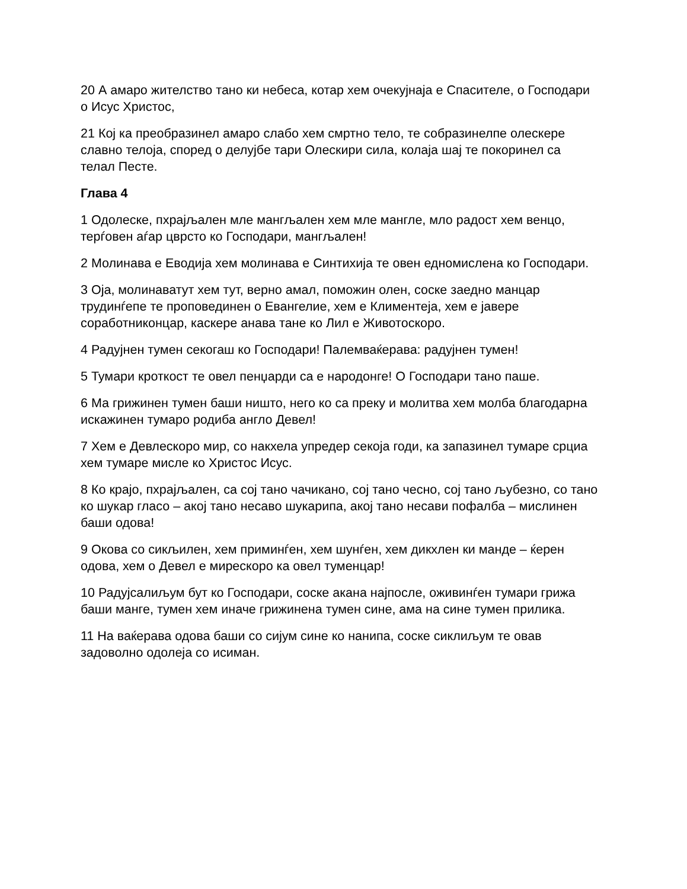20 А амаро жителство тано ки небеса, котар хем очекујнаја е Спасителе, о Господари о Исус Христос,
21 Кој ка преобразинел амаро слабо хем смртно тело, те собразинелпе олескере славно телоја, според о делујбе тари Олескири сила, колаја шај те покоринел са телал Песте.
Глава 4
1 Одолеске, пхрајљален мле мангљален хем мле мангле, мло радост хем венцо, терѓовен аѓар цврсто ко Господари, мангљален!
2 Молинава е Еводија хем молинава е Синтихија те овен едномислена ко Господари.
3 Оја, молинаватут хем тут, верно амал, поможин олен, соске заедно манцар трудинѓепе те проповединен о Евангелие, хем е Климентеја, хем е јавере соработниконцар, каскере анава тане ко Лил е Животоскоро.
4 Радујнен тумен секогаш ко Господари! Палемваќерава: радујнен тумен!
5 Тумари кроткост те овел пенџарди са е народонге! О Господари тано паше.
6 Ма грижинен тумен баши ништо, него ко са преку и молитва хем молба благодарна искажинен тумаро родиба англо Девел!
7 Хем е Девлескоро мир, со накхела упредер секоја годи, ка запазинел тумаре срциа хем тумаре мисле ко Христос Исус.
8 Ко крајо, пхрајљален, са сој тано чачикано, сој тано чесно, сој тано љубезно, со тано ко шукар гласо – акој тано несаво шукарипа, акој тано несави пофалба – мислинен баши одова!
9 Окова со сикљилен, хем приминѓен, хем шунѓен, хем дикхлен ки манде – ќерен одова, хем о Девел е мирескоро ка овел туменцар!
10 Радујсалиљум бут ко Господари, соске акана најпосле, оживинѓен тумари грижа баши манге, тумен хем иначе грижинена тумен сине, ама на сине тумен прилика.
11 На ваќерава одова баши со сијум сине ко нанипа, соске сиклиљум те овав задоволно одолеја со исиман.